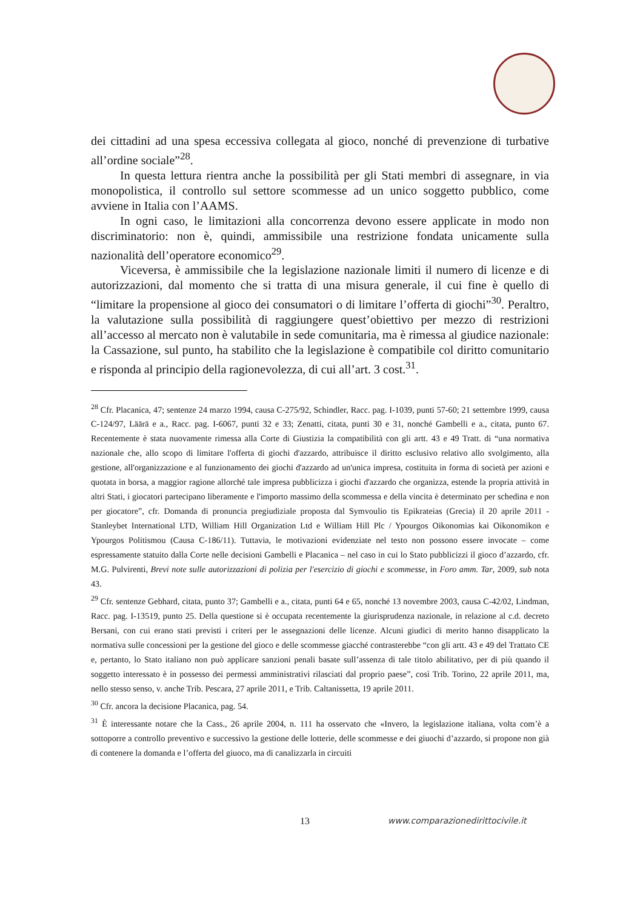dei cittadini ad una spesa eccessiva collegata al gioco, nonché di prevenzione di turbative all’ordine sociale”<sup>28</sup>.
In questa lettura rientra anche la possibilità per gli Stati membri di assegnare, in via monopolistica, il controllo sul settore scommesse ad un unico soggetto pubblico, come avviene in Italia con l’AAMS.
In ogni caso, le limitazioni alla concorrenza devono essere applicate in modo non discriminatorio: non è, quindi, ammissibile una restrizione fondata unicamente sulla nazionalità dell’operatore economico<sup>29</sup>.
Viceversa, è ammissibile che la legislazione nazionale limiti il numero di licenze e di autorizzazioni, dal momento che si tratta di una misura generale, il cui fine è quello di “limitare la propensione al gioco dei consumatori o di limitare l’offerta di giochi”<sup>30</sup>. Peraltro, la valutazione sulla possibilità di raggiungere quest’obiettivo per mezzo di restrizioni all’accesso al mercato non è valutabile in sede comunitaria, ma è rimessa al giudice nazionale: la Cassazione, sul punto, ha stabilito che la legislazione è compatibile col diritto comunitario e risponda al principio della ragionevolezza, di cui all’art. 3 cost.<sup>31</sup>.
<sup>28</sup> Cfr. Placanica, 47; sentenze 24 marzo 1994, causa C-275/92, Schindler, Racc. pag. I-1039, punti 57-60; 21 settembre 1999, causa C-124/97, Läärä e a., Racc. pag. I-6067, punti 32 e 33; Zenatti, citata, punti 30 e 31, nonché Gambelli e a., citata, punto 67. Recentemente è stata nuovamente rimessa alla Corte di Giustizia la compatibilità con gli artt. 43 e 49 Tratt. di “una normativa nazionale che, allo scopo di limitare l'offerta di giochi d'azzardo, attribuisce il diritto esclusivo relativo allo svolgimento, alla gestione, all'organizzazione e al funzionamento dei giochi d'azzardo ad un'unica impresa, costituita in forma di società per azioni e quotata in borsa, a maggior ragione allorché tale impresa pubblicizza i giochi d'azzardo che organizza, estende la propria attività in altri Stati, i giocatori partecipano liberamente e l'importo massimo della scommessa e della vincita è determinato per schedina e non per giocatore”, cfr. Domanda di pronuncia pregiudiziale proposta dal Symvoulio tis Epikrateias (Grecia) il 20 aprile 2011 - Stanleybet International LTD, William Hill Organization Ltd e William Hill Plc / Ypourgos Oikonomias kai Oikonomikon e Ypourgos Politismou (Causa C-186/11). Tuttavia, le motivazioni evidenziate nel testo non possono essere invocate – come espressamente statuito dalla Corte nelle decisioni Gambelli e Placanica – nel caso in cui lo Stato pubblicizzi il gioco d’azzardo, cfr. M.G. Pulvirenti, Brevi note sulle autorizzazioni di polizia per l'esercizio di giochi e scommesse, in Foro amm. Tar, 2009, sub nota 43.
<sup>29</sup> Cfr. sentenze Gebhard, citata, punto 37; Gambelli e a., citata, punti 64 e 65, nonché 13 novembre 2003, causa C-42/02, Lindman, Racc. pag. I-13519, punto 25. Della questione si è occupata recentemente la giurisprudenza nazionale, in relazione al c.d. decreto Bersani, con cui erano stati previsti i criteri per le assegnazioni delle licenze. Alcuni giudici di merito hanno disapplicato la normativa sulle concessioni per la gestione del gioco e delle scommesse giacché contrasterebbe “con gli artt. 43 e 49 del Trattato CE e, pertanto, lo Stato italiano non può applicare sanzioni penali basate sull’assenza di tale titolo abilitativo, per di più quando il soggetto interessato è in possesso dei permessi amministrativi rilasciati dal proprio paese”, così Trib. Torino, 22 aprile 2011, ma, nello stesso senso, v. anche Trib. Pescara, 27 aprile 2011, e Trib. Caltanissetta, 19 aprile 2011.
<sup>30</sup> Cfr. ancora la decisione Placanica, pag. 54.
<sup>31</sup> È interessante notare che la Cass., 26 aprile 2004, n. 111 ha osservato che «Invero, la legislazione italiana, volta com’è a sottoporre a controllo preventivo e successivo la gestione delle lotterie, delle scommesse e dei giuochi d’azzardo, si propone non già di contenere la domanda e l’offerta del giuoco, ma di canalizzarla in circuiti
13 www.comparazionedirittocivile.it